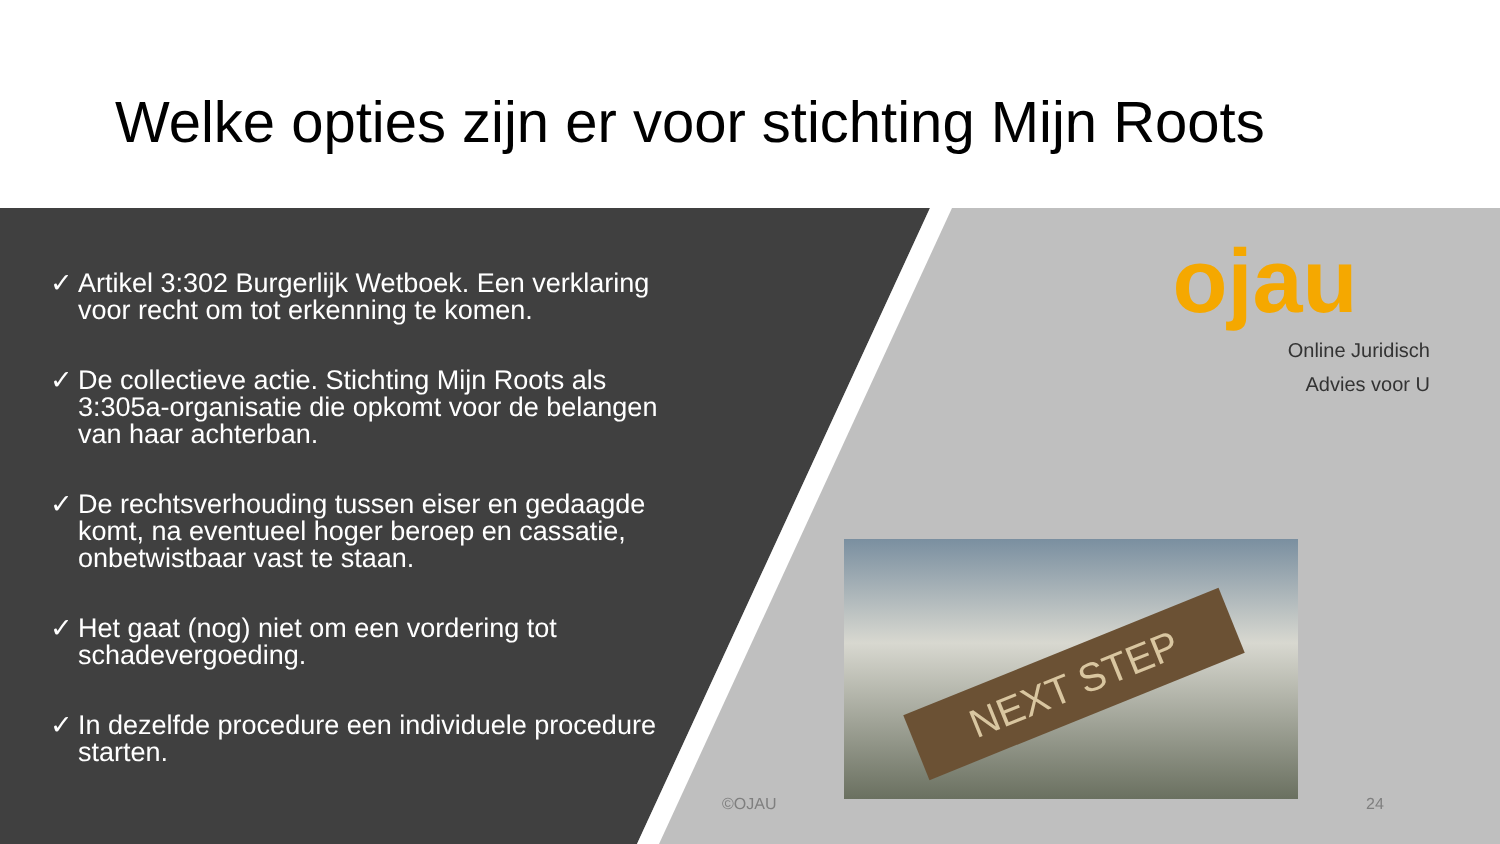Welke opties zijn er voor stichting Mijn Roots
✓ Artikel 3:302 Burgerlijk Wetboek. Een verklaring voor recht om tot erkenning te komen.
✓ De collectieve actie. Stichting Mijn Roots als 3:305a-organisatie die opkomt voor de belangen van haar achterban.
✓ De rechtsverhouding tussen eiser en gedaagde komt, na eventueel hoger beroep en cassatie, onbetwistbaar vast te staan.
✓ Het gaat (nog) niet om een vordering tot schadevergoeding.
✓ In dezelfde procedure een individuele procedure starten.
ojau
Online Juridisch
Advies voor U
NEXT STEP
©OJAU 24